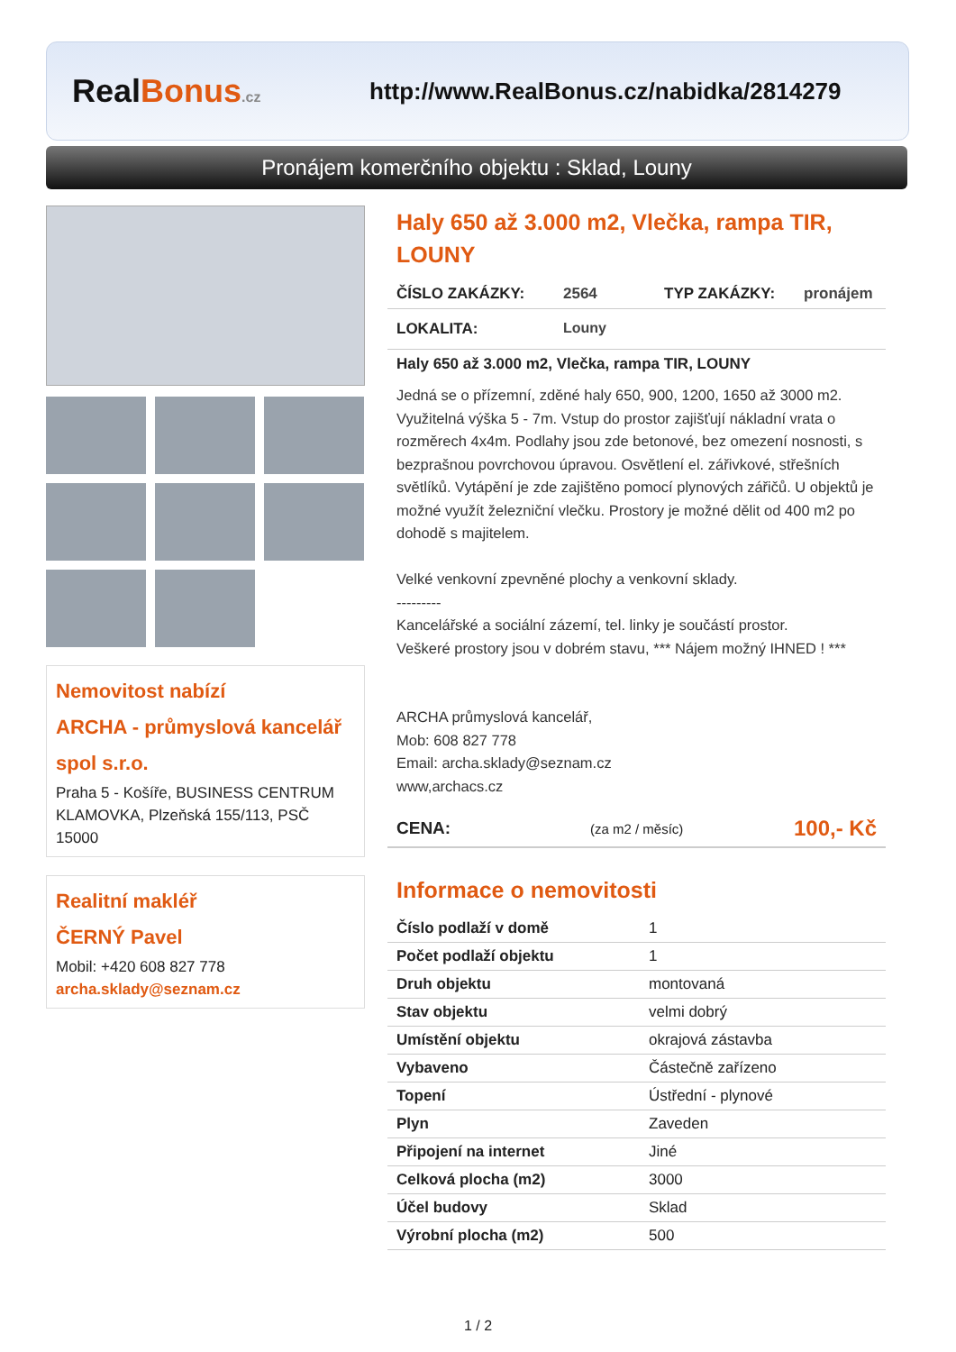Real Bonus.cz
http://www.RealBonus.cz/nabidka/2814279
Pronájem komerčního objektu : Sklad, Louny
Nemovitost nabízí
ARCHA - průmyslová kancelář spol s.r.o.
Praha 5 - Košíře, BUSINESS CENTRUM KLAMOVKA, Plzeňská 155/113, PSČ 15000
Realitní makléř
ČERNÝ Pavel
Mobil: +420 608 827 778
archa.sklady@seznam.cz
Haly 650 až 3.000 m2, Vlečka, rampa TIR, LOUNY
ČÍSLO ZAKÁZKY: 2564 TYP ZAKÁZKY: pronájem
LOKALITA: Louny
Haly 650 až 3.000 m2, Vlečka, rampa TIR, LOUNY
Jedná se o přízemní, zděné haly 650, 900, 1200, 1650 až 3000 m2. Využitelná výška 5 - 7m. Vstup do prostor zajišťují nákladní vrata o rozměrech 4x4m. Podlahy jsou zde betonové, bez omezení nosnosti, s bezprašnou povrchovou úpravou. Osvětlení el. zářivkové, střešních světlíků. Vytápění je zde zajištěno pomocí plynových zářičů. U objektů je možné využít železniční vlečku. Prostory je možné dělit od 400 m2 po dohodě s majitelem.
Velké venkovní zpevněné plochy a venkovní sklady.
---------
Kancelářské a sociální zázemí, tel. linky je součástí prostor.
Veškeré prostory jsou v dobrém stavu, *** Nájem možný IHNED ! ***
ARCHA průmyslová kancelář,
Mob: 608 827 778
Email: archa.sklady@seznam.cz
www,archacs.cz
CENA: (za m2 / měsíc) 100,- Kč
Informace o nemovitosti
| Číslo podlaží v domě | 1 |
| Počet podlaží objektu | 1 |
| Druh objektu | montovaná |
| Stav objektu | velmi dobrý |
| Umístění objektu | okrajová zástavba |
| Vybaveno | Částečně zařízeno |
| Topení | Ústřední - plynové |
| Plyn | Zaveden |
| Připojení na internet | Jiné |
| Celková plocha (m2) | 3000 |
| Účel budovy | Sklad |
| Výrobní plocha (m2) | 500 |
1 / 2